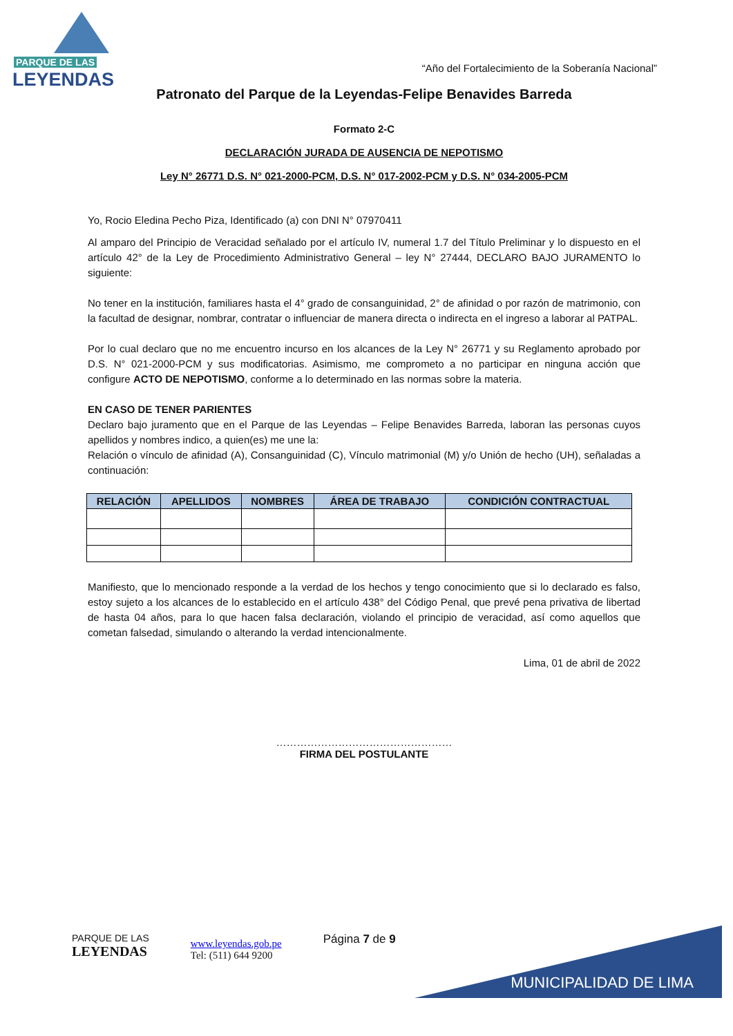PARQUE DE LAS
LEYENDAS
“Año del Fortalecimiento de la Soberanía Nacional”
Patronato del Parque de la Leyendas-Felipe Benavides Barreda
Formato 2-C
DECLARACIÓN JURADA DE AUSENCIA DE NEPOTISMO
Ley N° 26771 D.S. N° 021-2000-PCM, D.S. N° 017-2002-PCM y D.S. N° 034-2005-PCM
Yo, Rocio Eledina Pecho Piza, Identificado (a) con DNI N° 07970411
Al amparo del Principio de Veracidad señalado por el artículo IV, numeral 1.7 del Título Preliminar y lo dispuesto en el artículo 42° de la Ley de Procedimiento Administrativo General – ley N° 27444, DECLARO BAJO JURAMENTO lo siguiente:
No tener en la institución, familiares hasta el 4° grado de consanguinidad, 2° de afinidad o por razón de matrimonio, con la facultad de designar, nombrar, contratar o influenciar de manera directa o indirecta en el ingreso a laborar al PATPAL.
Por lo cual declaro que no me encuentro incurso en los alcances de la Ley N° 26771 y su Reglamento aprobado por D.S. N° 021-2000-PCM y sus modificatorias. Asimismo, me comprometo a no participar en ninguna acción que configure ACTO DE NEPOTISMO, conforme a lo determinado en las normas sobre la materia.
EN CASO DE TENER PARIENTES
Declaro bajo juramento que en el Parque de las Leyendas – Felipe Benavides Barreda, laboran las personas cuyos apellidos y nombres indico, a quien(es) me une la:
Relación o vínculo de afinidad (A), Consanguinidad (C), Vínculo matrimonial (M) y/o Unión de hecho (UH), señaladas a continuación:
| RELACIÓN | APELLIDOS | NOMBRES | ÁREA DE TRABAJO | CONDICIÓN CONTRACTUAL |
| --- | --- | --- | --- | --- |
Manifiesto, que lo mencionado responde a la verdad de los hechos y tengo conocimiento que si lo declarado es falso, estoy sujeto a los alcances de lo establecido en el artículo 438° del Código Penal, que prevé pena privativa de libertad de hasta 04 años, para lo que hacen falsa declaración, violando el principio de veracidad, así como aquellos que cometan falsedad, simulando o alterando la verdad intencionalmente.
Lima, 01 de abril de 2022
……………………………………………
FIRMA DEL POSTULANTE
PARQUE DE LAS
LEYENDAS
www.leyendas.gob.pe
Tel: (511) 644 9200
Página 7 de 9
MUNICIPALIDAD DE LIMA